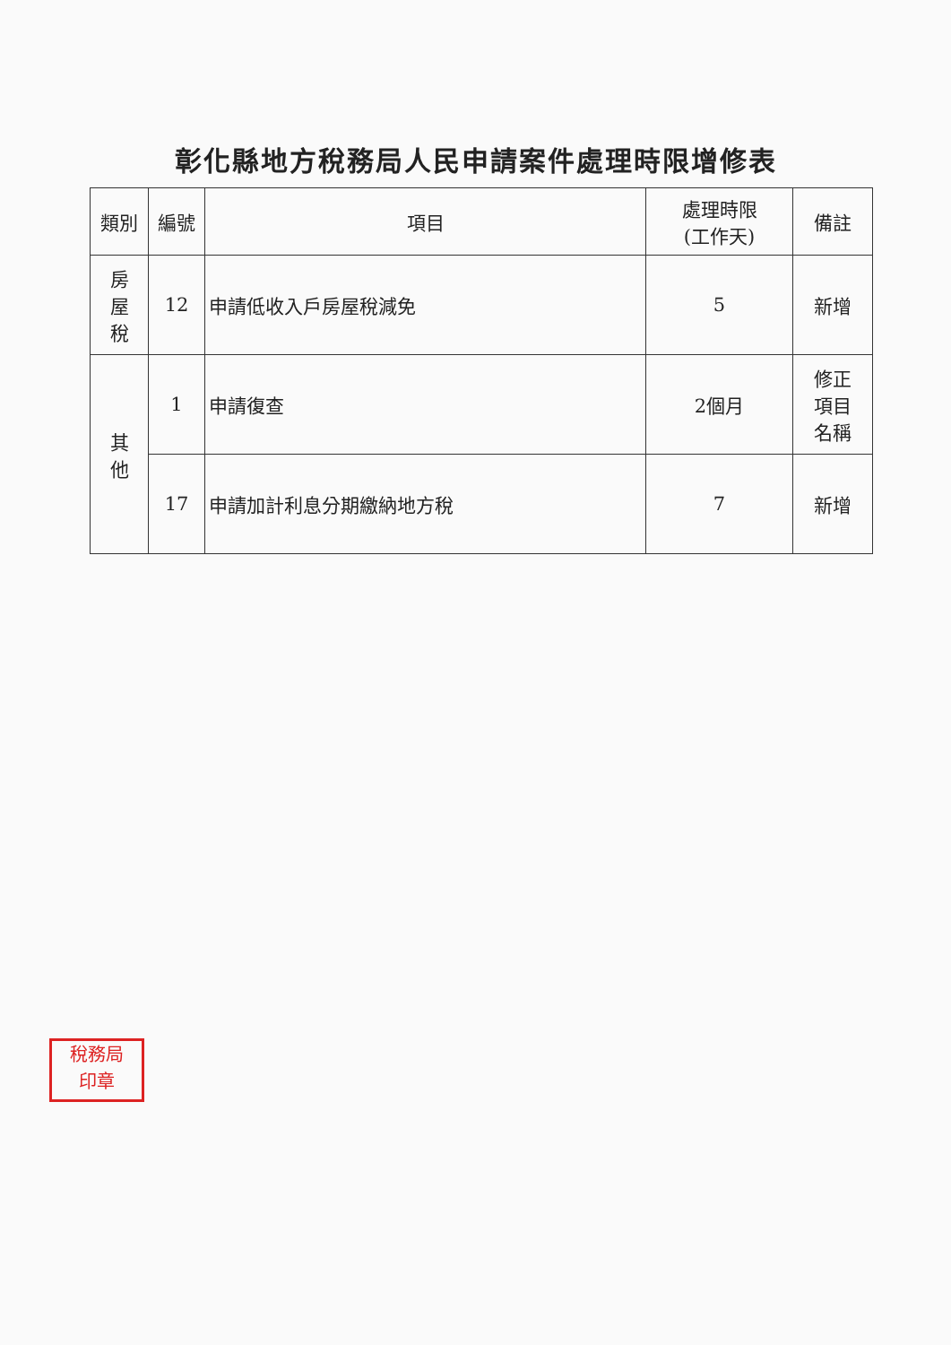彰化縣地方稅務局人民申請案件處理時限增修表
| 類別 | 編號 | 項目 | 處理時限 (工作天) | 備註 |
| --- | --- | --- | --- | --- |
| 房 屋 稅 | 12 | 申請低收入戶房屋稅減免 | 5 | 新增 |
| 其 他 | 1 | 申請復查 | 2個月 | 修正 項目 名稱 |
| | 17 | 申請加計利息分期繳納地方稅 | 7 | 新增 |
稅務局
印章